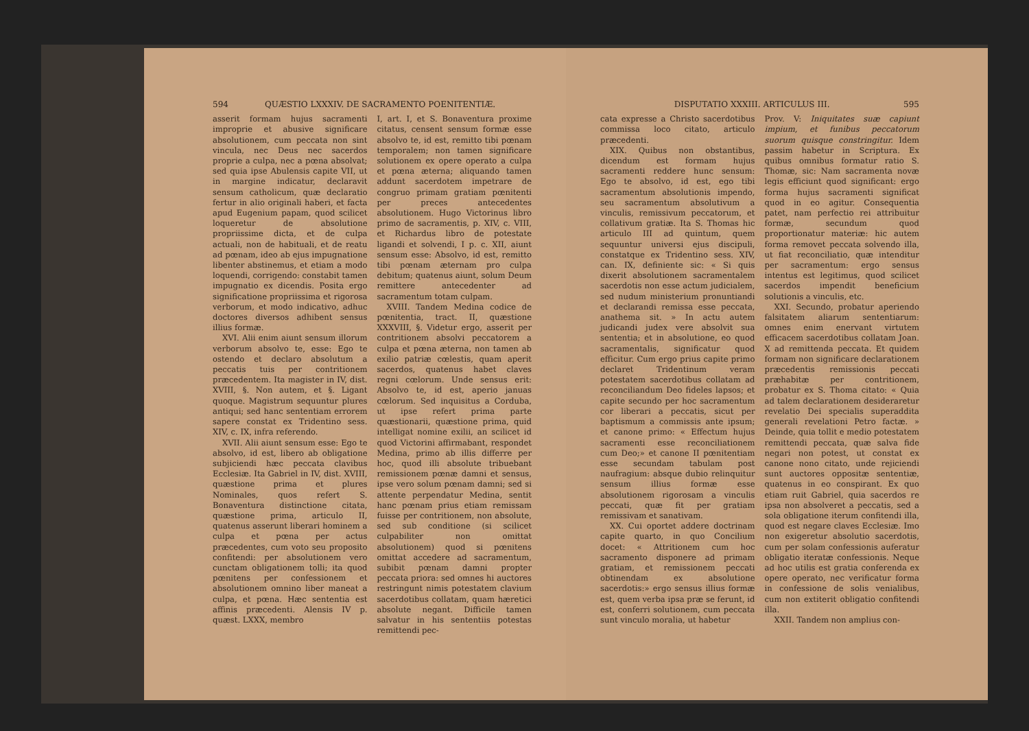594 QUÆSTIO LXXXIV. DE SACRAMENTO POENITENTIÆ.
asserit formam hujus sacramenti improprie et abusive significare absolutionem, cum peccata non sint vincula, nec Deus nec sacerdos proprie a culpa, nec a pœna absolvat; sed quia ipse Abulensis capite VII, ut in margine indicatur, declaravit sensum catholicum, quæ declaratio fertur in alio originali haberi, et facta apud Eugenium papam, quod scilicet loqueretur de absolutione propriissime dicta, et de culpa actuali, non de habituali, et de reatu ad pœnam, ideo ab ejus impugnatione libenter abstinemus, et etiam a modo loquendi, corrigendo: constabit tamen impugnatio ex dicendis. Posita ergo significatione propriissima et rigorosa verborum, et modo indicativo, adhuc doctores diversos adhibent sensus illius formæ.
XVI. Alii enim aiunt sensum illorum verborum absolvo te, esse: Ego te ostendo et declaro absolutum a peccatis tuis per contritionem præcedentem. Ita magister in IV, dist. XVIII, §. Non autem, et §. Ligant quoque. Magistrum sequuntur plures antiqui; sed hanc sententiam errorem sapere constat ex Tridentino sess. XIV, c. IX, infra referendo.
XVII. Alii aiunt sensum esse: Ego te absolvo, id est, libero ab obligatione subjiciendi hæc peccata clavibus Ecclesiæ. Ita Gabriel in IV, dist. XVIII, quæstione prima et plures Nominales, quos refert S. Bonaventura distinctione citata, quæstione prima, articulo II, quatenus asserunt liberari hominem a culpa et pœna per actus præcedentes, cum voto seu proposito confitendi: per absolutionem vero cunctam obligationem tolli; ita quod pœnitens per confessionem et absolutionem omnino liber maneat a culpa, et pœna. Hæc sententia est affinis præcedenti. Alensis IV p. quæst. LXXX, membro
I, art. I, et S. Bonaventura proxime citatus, censent sensum formæ esse absolvo te, id est, remitto tibi pœnam temporalem; non tamen significare solutionem ex opere operato a culpa et pœna æterna; aliquando tamen addunt sacerdotem impetrare de congruo primam gratiam pœnitenti per preces antecedentes absolutionem. Hugo Victorinus libro primo de sacramentis, p. XIV, c. VIII, et Richardus libro de potestate ligandi et solvendi, I p. c. XII, aiunt sensum esse: Absolvo, id est, remitto tibi pœnam æternam pro culpa debitum; quatenus aiunt, solum Deum remittere antecedenter ad sacramentum totam culpam.
XVIII. Tandem Medina codice de pœnitentia, tract. II, quæstione XXXVIII, §. Videtur ergo, asserit per contritionem absolvi peccatorem a culpa et pœna æterna, non tamen ab exilio patriæ cœlestis, quam aperit sacerdos, quatenus habet claves regni cœlorum. Unde sensus erit: Absolvo te, id est, aperio januas cœlorum. Sed inquisitus a Corduba, ut ipse refert prima parte quæstionarii, quæstione prima, quid intelligat nomine exilii, an scilicet id quod Victorini affirmabant, respondet Medina, primo ab illis differre per hoc, quod illi absolute tribuebant remissionem pœnæ damni et sensus, ipse vero solum pœnam damni; sed si attente perpendatur Medina, sentit hanc pœnam prius etiam remissam fuisse per contritionem, non absolute, sed sub conditione (si scilicet culpabiliter non omittat absolutionem) quod si pœnitens omittat accedere ad sacramentum, subibit pœnam damni propter peccata priora: sed omnes hi auctores restringunt nimis potestatem clavium sacerdotibus collatam, quam hæretici absolute negant. Difficile tamen salvatur in his sententiis potestas remittendi pec-
DISPUTATIO XXXIII. ARTICULUS III. 595
cata expresse a Christo sacerdotibus commissa loco citato, articulo præcedenti.
XIX. Quibus non obstantibus, dicendum est formam hujus sacramenti reddere hunc sensum: Ego te absolvo, id est, ego tibi sacramentum absolutionis impendo, seu sacramentum absolutivum a vinculis, remissivum peccatorum, et collativum gratiæ. Ita S. Thomas hic articulo III ad quintum, quem sequuntur universi ejus discipuli, constatque ex Tridentino sess. XIV, can. IX, definiente sic: « Si quis dixerit absolutionem sacramentalem sacerdotis non esse actum judicialem, sed nudum ministerium pronuntiandi et declarandi remissa esse peccata, anathema sit. » In actu autem judicandi judex vere absolvit sua sententia; et in absolutione, eo quod sacramentalis, significatur quod efficitur. Cum ergo prius capite primo declaret Tridentinum veram potestatem sacerdotibus collatam ad reconciliandum Deo fideles lapsos; et capite secundo per hoc sacramentum cor liberari a peccatis, sicut per baptismum a commissis ante ipsum; et canone primo: « Effectum hujus sacramenti esse reconciliationem cum Deo;» et canone II pœnitentiam esse secundam tabulam post naufragium: absque dubio relinquitur sensum illius formæ esse absolutionem rigorosam a vinculis peccati, quæ fit per gratiam remissivam et sanativam.
XX. Cui oportet addere doctrinam capite quarto, in quo Concilium docet: « Attritionem cum hoc sacramento disponere ad primam gratiam, et remissionem peccati obtinendam ex absolutione sacerdotis:» ergo sensus illius formæ est, quem verba ipsa præ se ferunt, id est, conferri solutionem, cum peccata sunt vinculo moralia, ut habetur
Prov. V: Iniquitates suæ capiunt impium, et funibus peccatorum suorum quisque constringitur. Idem passim habetur in Scriptura. Ex quibus omnibus formatur ratio S. Thomæ, sic: Nam sacramenta novæ legis efficiunt quod significant: ergo forma hujus sacramenti significat quod in eo agitur. Consequentia patet, nam perfectio rei attribuitur formæ, secundum quod proportionatur materiæ: hic autem forma removet peccata solvendo illa, ut fiat reconciliatio, quæ intenditur per sacramentum: ergo sensus intentus est legitimus, quod scilicet sacerdos impendit beneficium solutionis a vinculis, etc.
XXI. Secundo, probatur aperiendo falsitatem aliarum sententiarum: omnes enim enervant virtutem efficacem sacerdotibus collatam Joan. X ad remittenda peccata. Et quidem formam non significare declarationem præcedentis remissionis peccati præhabitæ per contritionem, probatur ex S. Thoma citato: « Quia ad talem declarationem desideraretur revelatio Dei specialis superaddita generali revelationi Petro factæ. » Deinde, quia tollit e medio potestatem remittendi peccata, quæ salva fide negari non potest, ut constat ex canone nono citato, unde rejiciendi sunt auctores oppositæ sententiæ, quatenus in eo conspirant. Ex quo etiam ruit Gabriel, quia sacerdos re ipsa non absolveret a peccatis, sed a sola obligatione iterum confitendi illa, quod est negare claves Ecclesiæ. Imo non exigeretur absolutio sacerdotis, cum per solam confessionis auferatur obligatio iteratæ confessionis. Neque ad hoc utilis est gratia conferenda ex opere operato, nec verificatur forma in confessione de solis venialibus, cum non extiterit obligatio confitendi illa.
XXII. Tandem non amplius con-